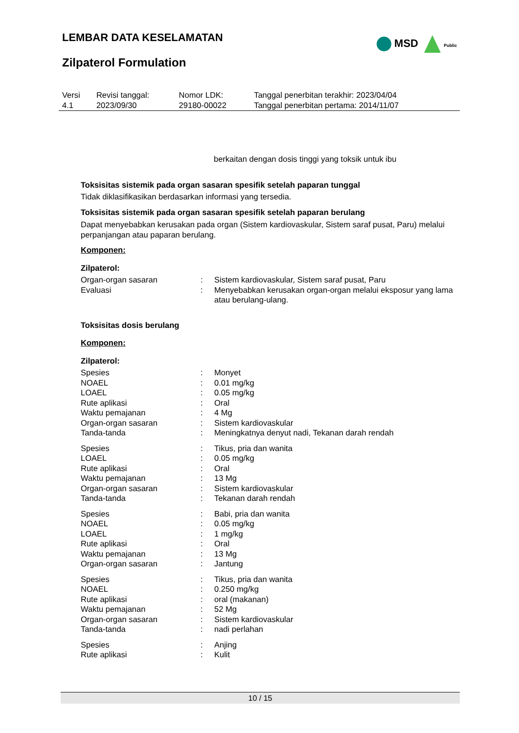LEMBAR DATA KESELAMATAN
Zilpaterol Formulation
MSD Public
| Versi 4.1 | Revisi tanggal: 2023/09/30 | Nomor LDK: 29180-00022 | Tanggal penerbitan terakhir: 2023/04/04 Tanggal penerbitan pertama: 2014/11/07 |
berkaitan dengan dosis tinggi yang toksik untuk ibu
Toksisitas sistemik pada organ sasaran spesifik setelah paparan tunggal
Tidak diklasifikasikan berdasarkan informasi yang tersedia.
Toksisitas sistemik pada organ sasaran spesifik setelah paparan berulang
Dapat menyebabkan kerusakan pada organ (Sistem kardiovaskular, Sistem saraf pusat, Paru) melalui perpanjangan atau paparan berulang.
Komponen:
Zilpaterol:
| Organ-organ sasaran | : | Sistem kardiovaskular, Sistem saraf pusat, Paru |
| Evaluasi | : | Menyebabkan kerusakan organ-organ melalui eksposur yang lama atau berulang-ulang. |
Toksisitas dosis berulang
Komponen:
Zilpaterol:
| Spesies | : | Monyet |
| NOAEL | : | 0.01 mg/kg |
| LOAEL | : | 0.05 mg/kg |
| Rute aplikasi | : | Oral |
| Waktu pemajanan | : | 4 Mg |
| Organ-organ sasaran | : | Sistem kardiovaskular |
| Tanda-tanda | : | Meningkatnya denyut nadi, Tekanan darah rendah |
| Spesies | : | Tikus, pria dan wanita |
| LOAEL | : | 0.05 mg/kg |
| Rute aplikasi | : | Oral |
| Waktu pemajanan | : | 13 Mg |
| Organ-organ sasaran | : | Sistem kardiovaskular |
| Tanda-tanda | : | Tekanan darah rendah |
| Spesies | : | Babi, pria dan wanita |
| NOAEL | : | 0.05 mg/kg |
| LOAEL | : | 1 mg/kg |
| Rute aplikasi | : | Oral |
| Waktu pemajanan | : | 13 Mg |
| Organ-organ sasaran | : | Jantung |
| Spesies | : | Tikus, pria dan wanita |
| NOAEL | : | 0.250 mg/kg |
| Rute aplikasi | : | oral (makanan) |
| Waktu pemajanan | : | 52 Mg |
| Organ-organ sasaran | : | Sistem kardiovaskular |
| Tanda-tanda | : | nadi perlahan |
| Spesies | : | Anjing |
| Rute aplikasi | : | Kulit |
10 / 15